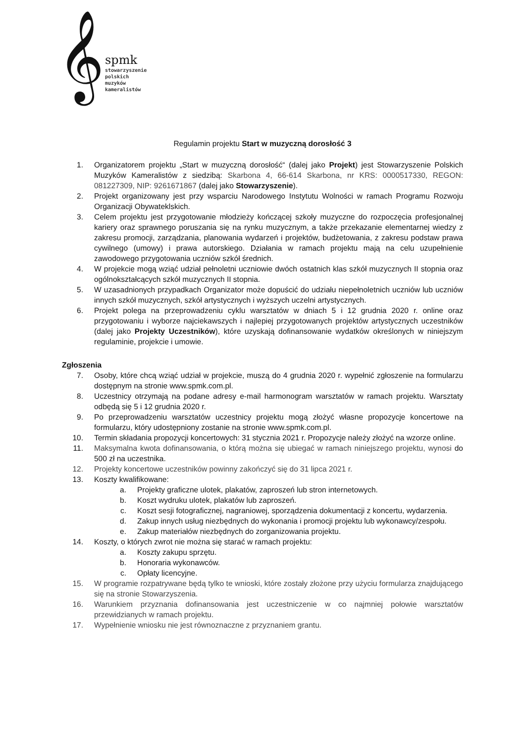𝄞
spmk
stowarzyszenie
polskich
muzyków
kameralistów
Regulamin projektu Start w muzyczną dorosłość 3
1. Organizatorem projektu „Start w muzyczną dorosłość“ (dalej jako Projekt) jest Stowarzyszenie Polskich Muzyków Kameralistów z siedzibą: Skarbona 4, 66-614 Skarbona, nr KRS: 0000517330, REGON: 081227309, NIP: 9261671867 (dalej jako Stowarzyszenie).
2. Projekt organizowany jest przy wsparciu Narodowego Instytutu Wolności w ramach Programu Rozwoju Organizacji Obywateklskich.
3. Celem projektu jest przygotowanie młodzieży kończącej szkoły muzyczne do rozpoczęcia profesjonalnej kariery oraz sprawnego poruszania się na rynku muzycznym, a także przekazanie elementarnej wiedzy z zakresu promocji, zarządzania, planowania wydarzeń i projektów, budżetowania, z zakresu podstaw prawa cywilnego (umowy) i prawa autorskiego. Działania w ramach projektu mają na celu uzupełnienie zawodowego przygotowania uczniów szkół średnich.
4. W projekcie mogą wziąć udział pełnoletni uczniowie dwóch ostatnich klas szkół muzycznych II stopnia oraz ogólnokształcących szkół muzycznych II stopnia.
5. W uzasadnionych przypadkach Organizator może dopuścić do udziału niepełnoletnich uczniów lub uczniów innych szkół muzycznych, szkół artystycznych i wyższych uczelni artystycznych.
6. Projekt polega na przeprowadzeniu cyklu warsztatów w dniach 5 i 12 grudnia 2020 r. online oraz przygotowaniu i wyborze najciekawszych i najlepiej przygotowanych projektów artystycznych uczestników (dalej jako Projekty Uczestników), które uzyskają dofinansowanie wydatków określonych w niniejszym regulaminie, projekcie i umowie.
Zgłoszenia
7. Osoby, które chcą wziąć udział w projekcie, muszą do 4 grudnia 2020 r. wypełnić zgłoszenie na formularzu dostępnym na stronie www.spmk.com.pl.
8. Uczestnicy otrzymają na podane adresy e-mail harmonogram warsztatów w ramach projektu. Warsztaty odbędą się 5 i 12 grudnia 2020 r.
9. Po przeprowadzeniu warsztatów uczestnicy projektu mogą złożyć własne propozycje koncertowe na formularzu, który udostępniony zostanie na stronie www.spmk.com.pl.
10. Termin składania propozycji koncertowych: 31 stycznia 2021 r. Propozycje należy złożyć na wzorze online.
11. Maksymalna kwota dofinansowania, o którą można się ubiegać w ramach niniejszego projektu, wynosi do 500 zł na uczestnika.
12. Projekty koncertowe uczestników powinny zakończyć się do 31 lipca 2021 r.
13. Koszty kwalifikowane:
a. Projekty graficzne ulotek, plakatów, zaproszeń lub stron internetowych.
b. Koszt wydruku ulotek, plakatów lub zaproszeń.
c. Koszt sesji fotograficznej, nagraniowej, sporządzenia dokumentacji z koncertu, wydarzenia.
d. Zakup innych usług niezbędnych do wykonania i promocji projektu lub wykonawcy/zespołu.
e. Zakup materiałów niezbędnych do zorganizowania projektu.
14. Koszty, o których zwrot nie można się starać w ramach projektu:
a. Koszty zakupu sprzętu.
b. Honoraria wykonawców.
c. Opłaty licencyjne.
15. W programie rozpatrywane będą tylko te wnioski, które zostały złożone przy użyciu formularza znajdującego się na stronie Stowarzyszenia.
16. Warunkiem przyznania dofinansowania jest uczestniczenie w co najmniej połowie warsztatów przewidzianych w ramach projektu.
17. Wypełnienie wniosku nie jest równoznaczne z przyznaniem grantu.